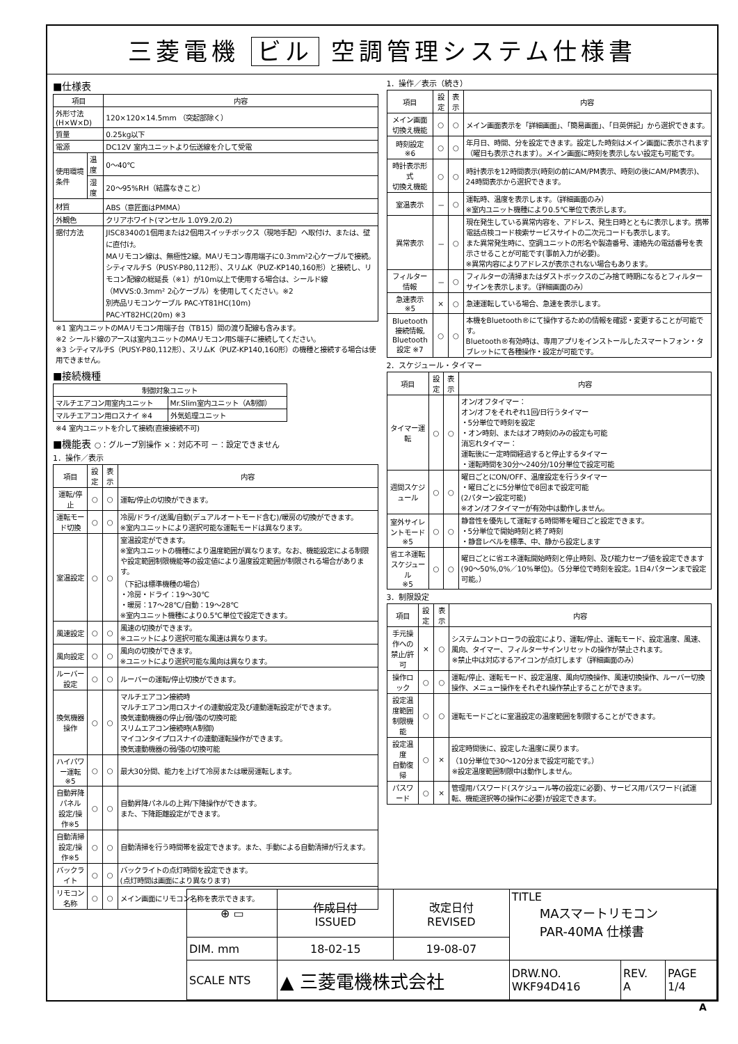三菱電機 ビル 空調管理システム仕様書
■仕様表
| 項目 | | 内容 |
| --- | --- | --- |
| 外形寸法(H×W×D) | | 120×120×14.5mm （突起部除く） |
| 質量 | | 0.25kg以下 |
| 電源 | | DC12V 室内ユニットより伝送線を介して受電 |
| 使用環境条件 | 温度 | 0～40℃ |
| | 湿度 | 20～95%RH（結露なきこと） |
| 材質 | | ABS（意匠面はPMMA） |
| 外観色 | | クリアホワイト(マンセル 1.0Y9.2/0.2) |
| 据付方法 | | JISC8340の1個用または2個用スイッチボックス（現地手配）へ取付け、または、壁に直付け。 MAリモコン線は、無極性2線。MAリモコン専用端子に0.3mm²2心ケーブルで接続。 シティマルチS（PUSY-P80,112形）、スリムK（PUZ-KP140,160形）と接続し、リモコン配線の総延長（※1）が10m以上で使用する場合は、シールド線（MVVS:0.3mm² 2心ケーブル）を使用してください。※2 別売品リモコンケーブル PAC-YT81HC(10m) PAC-YT82HC(20m) ※3 |
※1 室内ユニットのMAリモコン用端子台（TB15）間の渡り配線も含みます。
※2 シールド線のアースは室内ユニットのMAリモコン用S端子に接続してください。
※3 シティマルチS（PUSY-P80,112形）、スリムK（PUZ-KP140,160形）の機種と接続する場合は使用できません。
■接続機種
| 制御対象ユニット | |
| --- | --- |
| マルチエアコン用室内ユニット | Mr.Slim室内ユニット（A制御） |
| マルチエアコン用ロスナイ ※4 | 外気処理ユニット |
※4 室内ユニットを介して接続(直接接続不可)
■機能表 ○：グループ別操作 ×：対応不可 －：設定できません
1．操作／表示
| 項目 | 設定 | 表示 | 内容 |
| --- | --- | --- | --- |
| 運転/停止 | ○ | ○ | 運転/停止の切換ができます。 |
| 運転モード切換 | ○ | ○ | 冷房/ドライ/送風/自動(デュアルオートモード含む)/暖房の切換ができます。 ※室内ユニットにより選択可能な運転モードは異なります。 |
| 室温設定 | ○ | ○ | 室温設定ができます。 ※室内ユニットの機種により温度範囲が異なります。なお、機能設定による制限や設定範囲制限機能等の設定値により温度設定範囲が制限される場合があります。 （下記は標準機種の場合） ・冷房・ドライ：19～30℃ ・暖房：17～28℃/自動：19～28℃ ※室内ユニット機種により0.5℃単位で設定できます。 |
| 風速設定 | ○ | ○ | 風速の切換ができます。 ※ユニットにより選択可能な風速は異なります。 |
| 風向設定 | ○ | ○ | 風向の切換ができます。 ※ユニットにより選択可能な風向は異なります。 |
| ルーバー設定 | ○ | ○ | ルーバーの運転/停止切換ができます。 |
| 換気機器操作 | ○ | ○ | マルチエアコン接続時 マルチエアコン用ロスナイの連動設定及び連動運転設定ができます。 換気連動機器の停止/弱/強の切換可能 スリムエアコン接続時(A制御) マイコンタイプロスナイの連動運転操作ができます。 換気連動機器の弱/強の切換可能 |
| ハイパワー運転 ※5 | ○ | ○ | 最大30分間、能力を上げて冷房または暖房運転します。 |
| 自動昇降パネル 設定/操作※5 | ○ | ○ | 自動昇降パネルの上昇/下降操作ができます。 また、下降距離設定ができます。 |
| 自動清掃 設定/操作※5 | ○ | ○ | 自動清掃を行う時間帯を設定できます。また、手動による自動清掃が行えます。 |
| バックライト | ○ | ○ | バックライトの点灯時間を設定できます。 (点灯時間は画面により異なります) |
| リモコン名称 | ○ | ○ | メイン画面にリモコン名称を表示できます。 |
1．操作／表示（続き）
| 項目 | 設定 | 表示 | 内容 |
| --- | --- | --- | --- |
| メイン画面 切換え機能 | ○ | ○ | メイン画面表示を「詳細画面」、「簡易画面」、「日英併記」から選択できます。 |
| 時刻設定 ※6 | ○ | ○ | 年月日、時間、分を設定できます。設定した時刻はメイン画面に表示されます（曜日も表示されます）。メイン画面に時刻を表示しない設定も可能です。 |
| 時計表示形式 切換え機能 | ○ | ○ | 時計表示を12時間表示(時刻の前にAM/PM表示、時刻の後にAM/PM表示)、24時間表示から選択できます。 |
| 室温表示 | － | ○ | 運転時、温度を表示します。（詳細画面のみ） ※室内ユニット機種により0.5℃単位で表示します。 |
| 異常表示 | － | ○ | 現在発生している異常内容を、アドレス、発生日時とともに表示します。携帯電話点検コード検索サービスサイトの二次元コードも表示します。 また異常発生時に、空調ユニットの形名や製造番号、連絡先の電話番号を表示させることが可能です(事前入力が必要)。 ※異常内容によりアドレスが表示されない場合もあります。 |
| フィルター情報 | － | ○ | フィルターの清掃またはダストボックスのごみ捨て時期になるとフィルターサインを表示します。（詳細画面のみ） |
| 急速表示 ※5 | × | ○ | 急速運転している場合、急速を表示します。 |
| Bluetooth 接続情報, Bluetooth 設定 ※7 | ○ | ○ | 本機をBluetooth®にて操作するための情報を確認・変更することが可能です。 Bluetooth®有効時は、専用アプリをインストールしたスマートフォン・タブレットにて各種操作・設定が可能です。 |
2．スケジュール・タイマー
| 項目 | 設定 | 表示 | 内容 |
| --- | --- | --- | --- |
| タイマー運転 | ○ | ○ | オン/オフタイマー： オン/オフをそれぞれ1回/日行うタイマー ・5分単位で時刻を設定 ・オン時刻、またはオフ時刻のみの設定も可能 消忘れタイマー： 運転後に一定時間経過すると停止するタイマー ・運転時間を30分～240分/10分単位で設定可能 |
| 週間スケジュール | ○ | ○ | 曜日ごとにON/OFF、温度設定を行うタイマー ・曜日ごとに5分単位で8回まで設定可能 (2パターン設定可能) ※オン/オフタイマーが有効中は動作しません。 |
| 室外サイレントモード ※5 | ○ | ○ | 静音性を優先して運転する時間帯を曜日ごと設定できます。 ・5分単位で開始時刻と終了時刻 ・静音レベルを標準、中、静から設定します |
| 省エネ運転 スケジュール ※5 | ○ | ○ | 曜日ごとに省エネ運転開始時刻と停止時刻、及び能力セーブ値を設定できます(90～50%,0%／10%単位)。（5分単位で時刻を設定。1日4パターンまで設定可能。） |
3．制限設定
| 項目 | 設定 | 表示 | 内容 |
| --- | --- | --- | --- |
| 手元操作への 禁止/許可 | × | ○ | システムコントローラの設定により、運転/停止、運転モード、設定温度、風速、風向、タイマー、フィルターサインリセットの操作が禁止されます。 ※禁止中は対応するアイコンが点灯します（詳細画面のみ） |
| 操作ロック | ○ | ○ | 運転/停止、運転モード、設定温度、風向切換操作、風速切換操作、ルーバー切換操作、メニュー操作をそれぞれ操作禁止することができます。 |
| 設定温度範囲 制限機能 | ○ | ○ | 運転モードごとに室温設定の温度範囲を制限することができます。 |
| 設定温度 自動復帰 | ○ | × | 設定時間後に、設定した温度に戻ります。 （10分単位で30～120分まで設定可能です。） ※設定温度範囲制限中は動作しません。 |
| パスワード | ○ | × | 管理用パスワード(スケジュール等の設定に必要)、サービス用パスワード(試運転、機能選択等の操作に必要)が設定できます。 |
| ⊕ ▭ | 作成日付 ISSUED | 改定日付 REVISED | TITLE MAスマートリモコン PAR-40MA 仕様書 | | |
| DIM. mm | 18-02-15 | 19-08-07 | | | |
| SCALE NTS | ▲ 三菱電機株式会社 | | DRW.NO. WKF94D416 | REV. A | PAGE 1/4 |
A